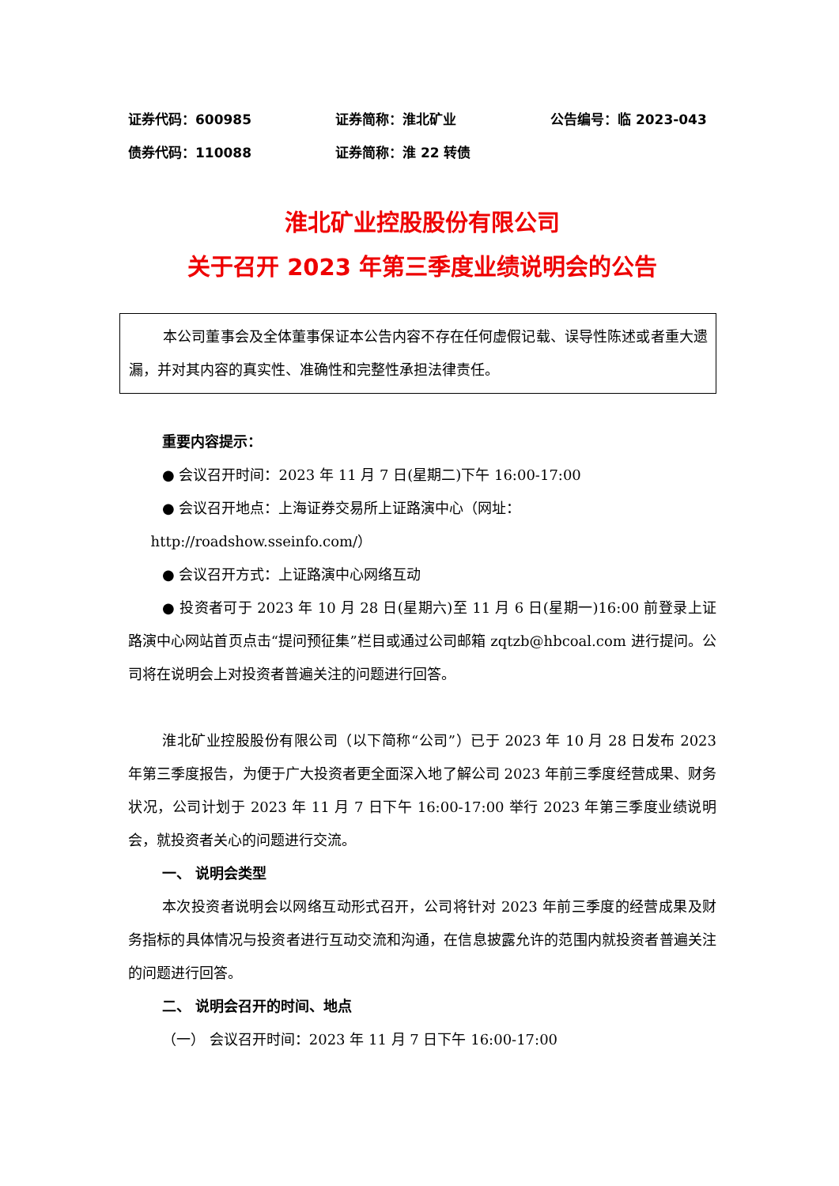证券代码：600985 证券简称：淮北矿业 公告编号：临 2023-043
债券代码：110088 证券简称：淮 22 转债
淮北矿业控股股份有限公司
关于召开 2023 年第三季度业绩说明会的公告
本公司董事会及全体董事保证本公告内容不存在任何虚假记载、误导性陈述或者重大遗漏，并对其内容的真实性、准确性和完整性承担法律责任。
重要内容提示：
● 会议召开时间：2023 年 11 月 7 日(星期二)下午 16:00-17:00
● 会议召开地点：上海证券交易所上证路演中心（网址：
http://roadshow.sseinfo.com/）
● 会议召开方式：上证路演中心网络互动
● 投资者可于 2023 年 10 月 28 日(星期六)至 11 月 6 日(星期一)16:00 前登录上证路演中心网站首页点击“提问预征集”栏目或通过公司邮箱 zqtzb@hbcoal.com 进行提问。公司将在说明会上对投资者普遍关注的问题进行回答。
淮北矿业控股股份有限公司（以下简称“公司”）已于 2023 年 10 月 28 日发布 2023 年第三季度报告，为便于广大投资者更全面深入地了解公司 2023 年前三季度经营成果、财务状况，公司计划于 2023 年 11 月 7 日下午 16:00-17:00 举行 2023 年第三季度业绩说明会，就投资者关心的问题进行交流。
一、 说明会类型
本次投资者说明会以网络互动形式召开，公司将针对 2023 年前三季度的经营成果及财务指标的具体情况与投资者进行互动交流和沟通，在信息披露允许的范围内就投资者普遍关注的问题进行回答。
二、 说明会召开的时间、地点
（一） 会议召开时间：2023 年 11 月 7 日下午 16:00-17:00